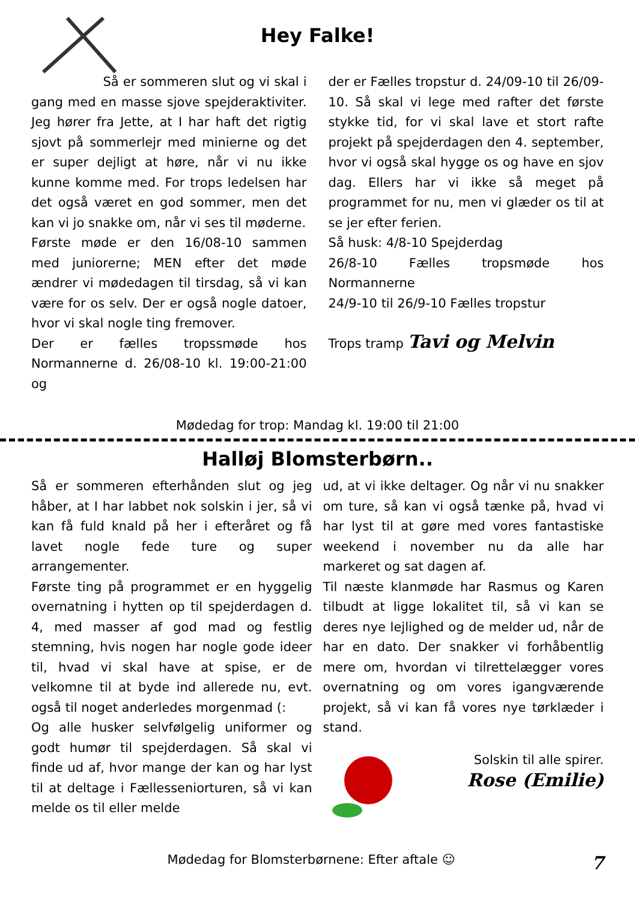Hey Falke!
Så er sommeren slut og vi skal i gang med en masse sjove spejderaktiviter. Jeg hører fra Jette, at I har haft det rigtig sjovt på sommerlejr med minierne og det er super dejligt at høre, når vi nu ikke kunne komme med. For trops ledelsen har det også været en god sommer, men det kan vi jo snakke om, når vi ses til møderne.
Første møde er den 16/08-10 sammen med juniorerne; MEN efter det møde ændrer vi mødedagen til tirsdag, så vi kan være for os selv. Der er også nogle datoer, hvor vi skal nogle ting fremover.
Der er fælles tropssmøde hos Normannerne d. 26/08-10 kl. 19:00-21:00 og
der er Fælles tropstur d. 24/09-10 til 26/09-10. Så skal vi lege med rafter det første stykke tid, for vi skal lave et stort rafte projekt på spejderdagen den 4. september, hvor vi også skal hygge os og have en sjov dag. Ellers har vi ikke så meget på programmet for nu, men vi glæder os til at se jer efter ferien.
Så husk: 4/8-10 Spejderdag
26/8-10 Fælles tropsmøde hos Normannerne
24/9-10 til 26/9-10 Fælles tropstur
Trops tramp Tavi og Melvin
Mødedag for trop: Mandag kl. 19:00 til 21:00
Halløj Blomsterbørn..
Så er sommeren efterhånden slut og jeg håber, at I har labbet nok solskin i jer, så vi kan få fuld knald på her i efteråret og få lavet nogle fede ture og super arrangementer.
Første ting på programmet er en hyggelig overnatning i hytten op til spejderdagen d. 4, med masser af god mad og festlig stemning, hvis nogen har nogle gode ideer til, hvad vi skal have at spise, er de velkomne til at byde ind allerede nu, evt. også til noget anderledes morgenmad (:
Og alle husker selvfølgelig uniformer og godt humør til spejderdagen. Så skal vi finde ud af, hvor mange der kan og har lyst til at deltage i Fællesseniorturen, så vi kan melde os til eller melde
ud, at vi ikke deltager. Og når vi nu snakker om ture, så kan vi også tænke på, hvad vi har lyst til at gøre med vores fantastiske weekend i november nu da alle har markeret og sat dagen af.
Til næste klanmøde har Rasmus og Karen tilbudt at ligge lokalitet til, så vi kan se deres nye lejlighed og de melder ud, når de har en dato. Der snakker vi forhåbentlig mere om, hvordan vi tilrettelægger vores overnatning og om vores igangværende projekt, så vi kan få vores nye tørklæder i stand.
Solskin til alle spirer.
Rose (Emilie)
Mødedag for Blomsterbørnene: Efter aftale ☺ 7